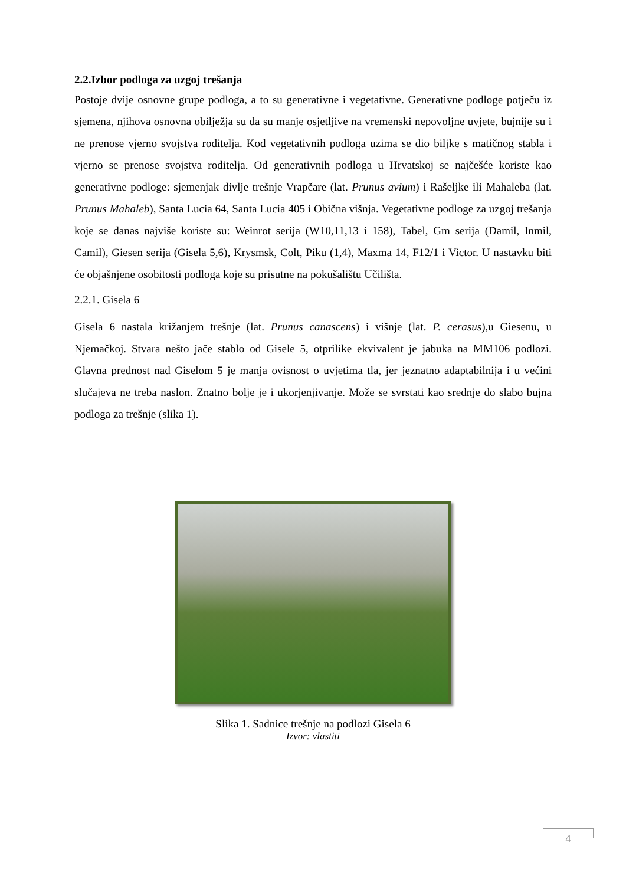2.2.Izbor podloga za uzgoj trešanja
Postoje dvije osnovne grupe podloga, a to su generativne i vegetativne. Generativne podloge potječu iz sjemena, njihova osnovna obilježja su da su manje osjetljive na vremenski nepovoljne uvjete, bujnije su i ne prenose vjerno svojstva roditelja. Kod vegetativnih podloga uzima se dio biljke s matičnog stabla i vjerno se prenose svojstva roditelja. Od generativnih podloga u Hrvatskoj se najčešće koriste kao generativne podloge: sjemenjak divlje trešnje Vrapčare (lat. Prunus avium) i Rašeljke ili Mahaleba (lat. Prunus Mahaleb), Santa Lucia 64, Santa Lucia 405 i Obična višnja. Vegetativne podloge za uzgoj trešanja koje se danas najviše koriste su: Weinrot serija (W10,11,13 i 158), Tabel, Gm serija (Damil, Inmil, Camil), Giesen serija (Gisela 5,6), Krysmsk, Colt, Piku (1,4), Maxma 14, F12/1 i Victor. U nastavku biti će objašnjene osobitosti podloga koje su prisutne na pokušalištu Učilišta.
2.2.1. Gisela 6
Gisela 6 nastala križanjem trešnje (lat. Prunus canascens) i višnje (lat. P. cerasus),u Giesenu, u Njemačkoj. Stvara nešto jače stablo od Gisele 5, otprilike ekvivalent je jabuka na MM106 podlozi. Glavna prednost nad Giselom 5 je manja ovisnost o uvjetima tla, jer jeznatno adaptabilnija i u većini slučajeva ne treba naslon. Znatno bolje je i ukorjenjivanje. Može se svrstati kao srednje do slabo bujna podloga za trešnje (slika 1).
Slika 1. Sadnice trešnje na podlozi Gisela 6
Izvor: vlastiti
4